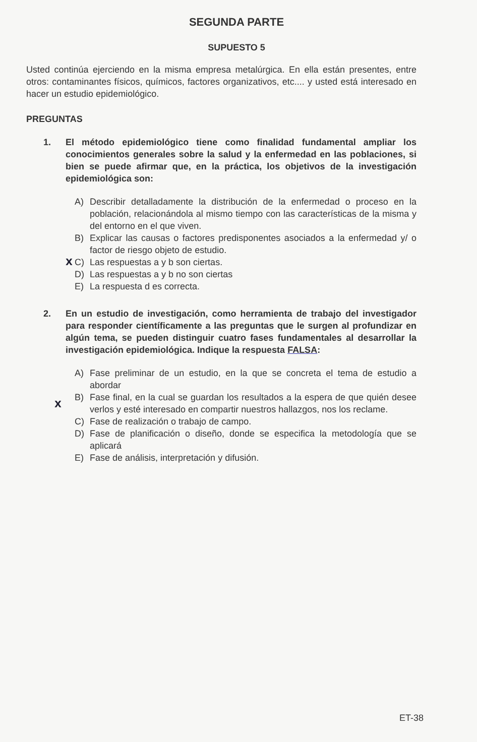SEGUNDA PARTE
SUPUESTO 5
Usted continúa ejerciendo en la misma empresa metalúrgica. En ella están presentes, entre otros: contaminantes físicos, químicos, factores organizativos, etc.... y usted está interesado en hacer un estudio epidemiológico.
PREGUNTAS
1. El método epidemiológico tiene como finalidad fundamental ampliar los conocimientos generales sobre la salud y la enfermedad en las poblaciones, si bien se puede afirmar que, en la práctica, los objetivos de la investigación epidemiológica son:
A) Describir detalladamente la distribución de la enfermedad o proceso en la población, relacionándola al mismo tiempo con las características de la misma y del entorno en el que viven.
B) Explicar las causas o factores predisponentes asociados a la enfermedad y/ o factor de riesgo objeto de estudio.
X C) Las respuestas a y b son ciertas.
D) Las respuestas a y b no son ciertas
E) La respuesta d es correcta.
2. En un estudio de investigación, como herramienta de trabajo del investigador para responder científicamente a las preguntas que le surgen al profundizar en algún tema, se pueden distinguir cuatro fases fundamentales al desarrollar la investigación epidemiológica. Indique la respuesta FALSA:
A) Fase preliminar de un estudio, en la que se concreta el tema de estudio a abordar
X
B) Fase final, en la cual se guardan los resultados a la espera de que quién desee verlos y esté interesado en compartir nuestros hallazgos, nos los reclame.
C) Fase de realización o trabajo de campo.
D) Fase de planificación o diseño, donde se especifica la metodología que se aplicará
E) Fase de análisis, interpretación y difusión.
ET-38